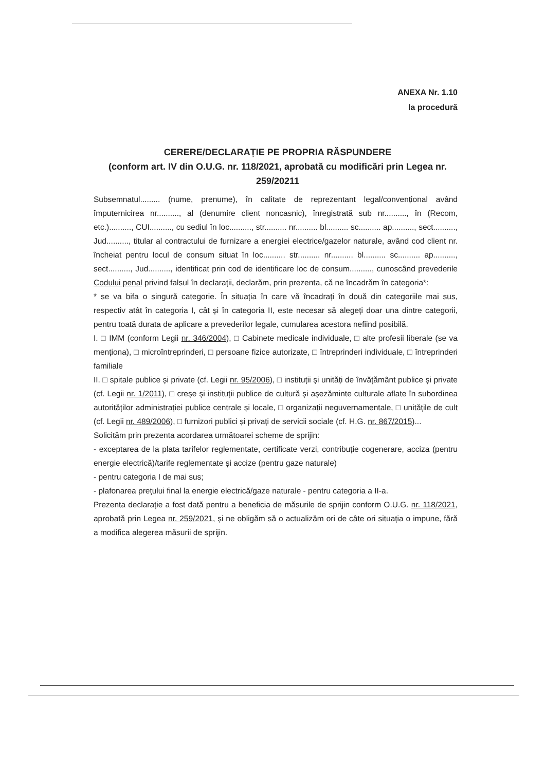ANEXA Nr. 1.10
la procedură
CERERE/DECLARAȚIE PE PROPRIA RĂSPUNDERE
(conform art. IV din O.U.G. nr. 118/2021, aprobată cu modificări prin Legea nr. 259/20211
Subsemnatul......... (nume, prenume), în calitate de reprezentant legal/convențional având împuternicirea nr.........., al (denumire client noncasnic), înregistrată sub nr.........., în (Recom, etc.).........., CUI.........., cu sediul în loc.........., str.......... nr.......... bl.......... sc.......... ap.........., sect.........., Jud.........., titular al contractului de furnizare a energiei electrice/gazelor naturale, având cod client nr. încheiat pentru locul de consum situat în loc.......... str.......... nr.......... bl.......... sc.......... ap.........., sect.........., Jud.........., identificat prin cod de identificare loc de consum.........., cunoscând prevederile Codului penal privind falsul în declarații, declarăm, prin prezenta, că ne încadrăm în categoria*:
* se va bifa o singură categorie. În situația în care vă încadrați în două din categoriile mai sus, respectiv atât în categoria I, cât și în categoria II, este necesar să alegeți doar una dintre categorii, pentru toată durata de aplicare a prevederilor legale, cumularea acestora nefiind posibilă.
I. □ IMM (conform Legii nr. 346/2004), □ Cabinete medicale individuale, □ alte profesii liberale (se va menționa), □ microîntreprinderi, □ persoane fizice autorizate, □ întreprinderi individuale, □ întreprinderi familiale
II. □ spitale publice și private (cf. Legii nr. 95/2006), □ instituții și unități de învățământ publice și private (cf. Legii nr. 1/2011), □ creșe și instituții publice de cultură și așezăminte culturale aflate în subordinea autorităților administrației publice centrale și locale, □ organizații neguvernamentale, □ unitățile de cult (cf. Legii nr. 489/2006), □ furnizori publici și privați de servicii sociale (cf. H.G. nr. 867/2015)...
Solicităm prin prezenta acordarea următoarei scheme de sprijin:
- exceptarea de la plata tarifelor reglementate, certificate verzi, contribuție cogenerare, acciza (pentru energie electrică)/tarife reglementate și accize (pentru gaze naturale)
- pentru categoria I de mai sus;
- plafonarea prețului final la energie electrică/gaze naturale - pentru categoria a II-a.
Prezenta declarație a fost dată pentru a beneficia de măsurile de sprijin conform O.U.G. nr. 118/2021, aprobată prin Legea nr. 259/2021, și ne obligăm să o actualizăm ori de câte ori situația o impune, fără a modifica alegerea măsurii de sprijin.